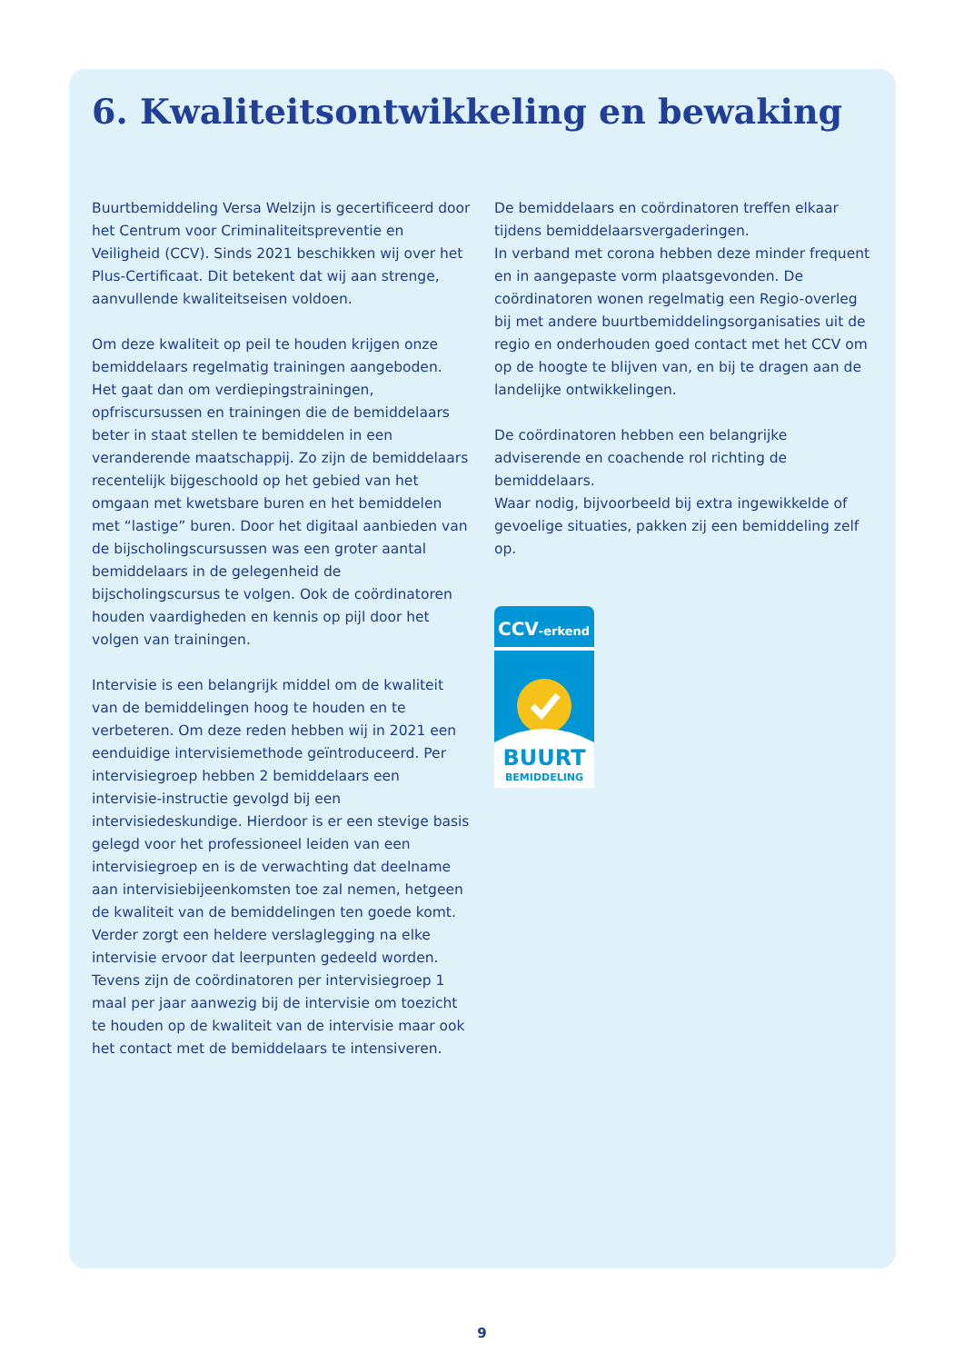6. Kwaliteitsontwikkeling en bewaking
Buurtbemiddeling Versa Welzijn is gecertificeerd door het Centrum voor Criminaliteitspreventie en Veiligheid (CCV). Sinds 2021 beschikken wij over het Plus-Certificaat. Dit betekent dat wij aan strenge, aanvullende kwaliteitseisen voldoen.
Om deze kwaliteit op peil te houden krijgen onze bemiddelaars regelmatig trainingen aangeboden. Het gaat dan om verdiepingstrainingen, opfriscursussen en trainingen die de bemiddelaars beter in staat stellen te bemiddelen in een veranderende maatschappij. Zo zijn de bemiddelaars recentelijk bijgeschoold op het gebied van het omgaan met kwetsbare buren en het bemiddelen met “lastige” buren. Door het digitaal aanbieden van de bijscholingscursussen was een groter aantal bemiddelaars in de gelegenheid de bijscholingscursus te volgen. Ook de coördinatoren houden vaardigheden en kennis op pijl door het volgen van trainingen.
Intervisie is een belangrijk middel om de kwaliteit van de bemiddelingen hoog te houden en te verbeteren. Om deze reden hebben wij in 2021 een eenduidige intervisiemethode geïntroduceerd. Per intervisiegroep hebben 2 bemiddelaars een intervisie-instructie gevolgd bij een intervisiedeskundige. Hierdoor is er een stevige basis gelegd voor het professioneel leiden van een intervisiegroep en is de verwachting dat deelname aan intervisiebijeenkomsten toe zal nemen, hetgeen de kwaliteit van de bemiddelingen ten goede komt. Verder zorgt een heldere verslaglegging na elke intervisie ervoor dat leerpunten gedeeld worden. Tevens zijn de coördinatoren per intervisiegroep 1 maal per jaar aanwezig bij de intervisie om toezicht te houden op de kwaliteit van de intervisie maar ook het contact met de bemiddelaars te intensiveren.
De bemiddelaars en coördinatoren treffen elkaar tijdens bemiddelaarsvergaderingen.
In verband met corona hebben deze minder frequent en in aangepaste vorm plaatsgevonden. De coördinatoren wonen regelmatig een Regio-overleg bij met andere buurtbemiddelingsorganisaties uit de regio en onderhouden goed contact met het CCV om op de hoogte te blijven van, en bij te dragen aan de landelijke ontwikkelingen.
De coördinatoren hebben een belangrijke adviserende en coachende rol richting de bemiddelaars.
Waar nodig, bijvoorbeeld bij extra ingewikkelde of gevoelige situaties, pakken zij een bemiddeling zelf op.
CCV-erkend
BUURT
BEMIDDELING
9